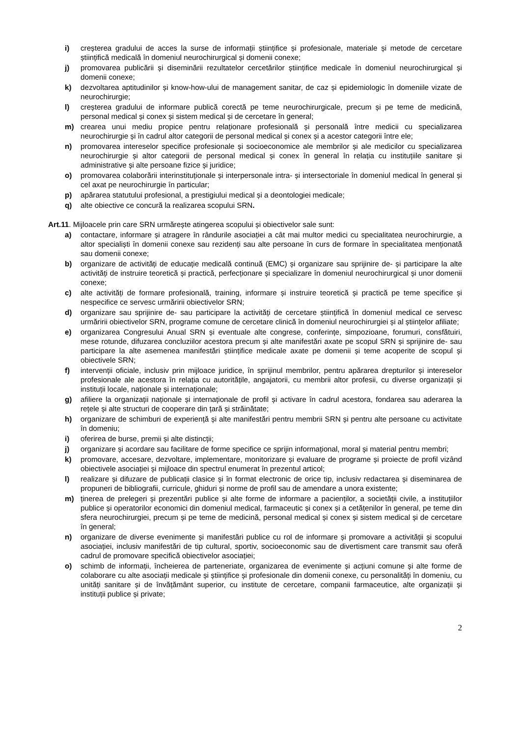i) creșterea gradului de acces la surse de informații științifice și profesionale, materiale și metode de cercetare științifică medicală în domeniul neurochirurgical și domenii conexe;
j) promovarea publicării și diseminării rezultatelor cercetărilor științifice medicale în domeniul neurochirurgical și domenii conexe;
k) dezvoltarea aptitudinilor și know-how-ului de management sanitar, de caz și epidemiologic în domeniile vizate de neurochirurgie;
l) creșterea gradului de informare publică corectă pe teme neurochirurgicale, precum și pe teme de medicină, personal medical și conex și sistem medical și de cercetare în general;
m) crearea unui mediu propice pentru relaționare profesională și personală între medicii cu specializarea neurochirurgie și în cadrul altor categorii de personal medical și conex și a acestor categorii între ele;
n) promovarea intereselor specifice profesionale și socioeconomice ale membrilor și ale medicilor cu specializarea neurochirurgie și altor categorii de personal medical și conex în general în relația cu instituțiile sanitare și administrative și alte persoane fizice și juridice;
o) promovarea colaborării interinstituționale și interpersonale intra- și intersectoriale în domeniul medical în general și cel axat pe neurochirurgie în particular;
p) apărarea statutului profesional, a prestigiului medical și a deontologiei medicale;
q) alte obiective ce concură la realizarea scopului SRN.
Art.11. Mijloacele prin care SRN urmărește atingerea scopului și obiectivelor sale sunt:
a) contactare, informare și atragere în rândurile asociației a cât mai multor medici cu specialitatea neurochirurgie, a altor specialiști în domenii conexe sau rezidenți sau alte persoane în curs de formare în specialitatea menționată sau domenii conexe;
b) organizare de activități de educație medicală continuă (EMC) și organizare sau sprijinire de- și participare la alte activități de instruire teoretică și practică, perfecționare și specializare în domeniul neurochirurgical și unor domenii conexe;
c) alte activități de formare profesională, training, informare și instruire teoretică și practică pe teme specifice și nespecifice ce servesc urmăririi obiectivelor SRN;
d) organizare sau sprijinire de- sau participare la activități de cercetare științifică în domeniul medical ce servesc urmăririi obiectivelor SRN, programe comune de cercetare clinică în domeniul neurochirurgiei și al științelor afiliate;
e) organizarea Congresului Anual SRN și eventuale alte congrese, conferințe, simpozioane, forumuri, consfătuiri, mese rotunde, difuzarea concluziilor acestora precum și alte manifestări axate pe scopul SRN și sprijinire de- sau participare la alte asemenea manifestări științifice medicale axate pe domenii și teme acoperite de scopul și obiectivele SRN;
f) intervenții oficiale, inclusiv prin mijloace juridice, în sprijinul membrilor, pentru apărarea drepturilor și intereselor profesionale ale acestora în relația cu autoritățile, angajatorii, cu membrii altor profesii, cu diverse organizații și instituții locale, naționale și internaționale;
g) afiliere la organizații naționale și internaționale de profil și activare în cadrul acestora, fondarea sau aderarea la rețele și alte structuri de cooperare din țară și străinătate;
h) organizare de schimburi de experiență și alte manifestări pentru membrii SRN și pentru alte persoane cu activitate în domeniu;
i) oferirea de burse, premii și alte distincții;
j) organizare și acordare sau facilitare de forme specifice ce sprijin informațional, moral și material pentru membri;
k) promovare, accesare, dezvoltare, implementare, monitorizare și evaluare de programe și proiecte de profil vizând obiectivele asociației și mijloace din spectrul enumerat în prezentul articol;
l) realizare și difuzare de publicații clasice și în format electronic de orice tip, inclusiv redactarea și diseminarea de propuneri de bibliografii, curricule, ghiduri și norme de profil sau de amendare a unora existente;
m) ținerea de prelegeri și prezentări publice și alte forme de informare a pacienților, a societății civile, a instituțiilor publice și operatorilor economici din domeniul medical, farmaceutic și conex și a cetățenilor în general, pe teme din sfera neurochirurgiei, precum și pe teme de medicină, personal medical și conex și sistem medical și de cercetare în general;
n) organizare de diverse evenimente și manifestări publice cu rol de informare și promovare a activității și scopului asociației, inclusiv manifestări de tip cultural, sportiv, socioeconomic sau de divertisment care transmit sau oferă cadrul de promovare specifică obiectivelor asociației;
o) schimb de informații, încheierea de parteneriate, organizarea de evenimente și acțiuni comune și alte forme de colaborare cu alte asociații medicale și științifice și profesionale din domenii conexe, cu personalități în domeniu, cu unități sanitare și de învățământ superior, cu institute de cercetare, companii farmaceutice, alte organizații și instituții publice și private;
2